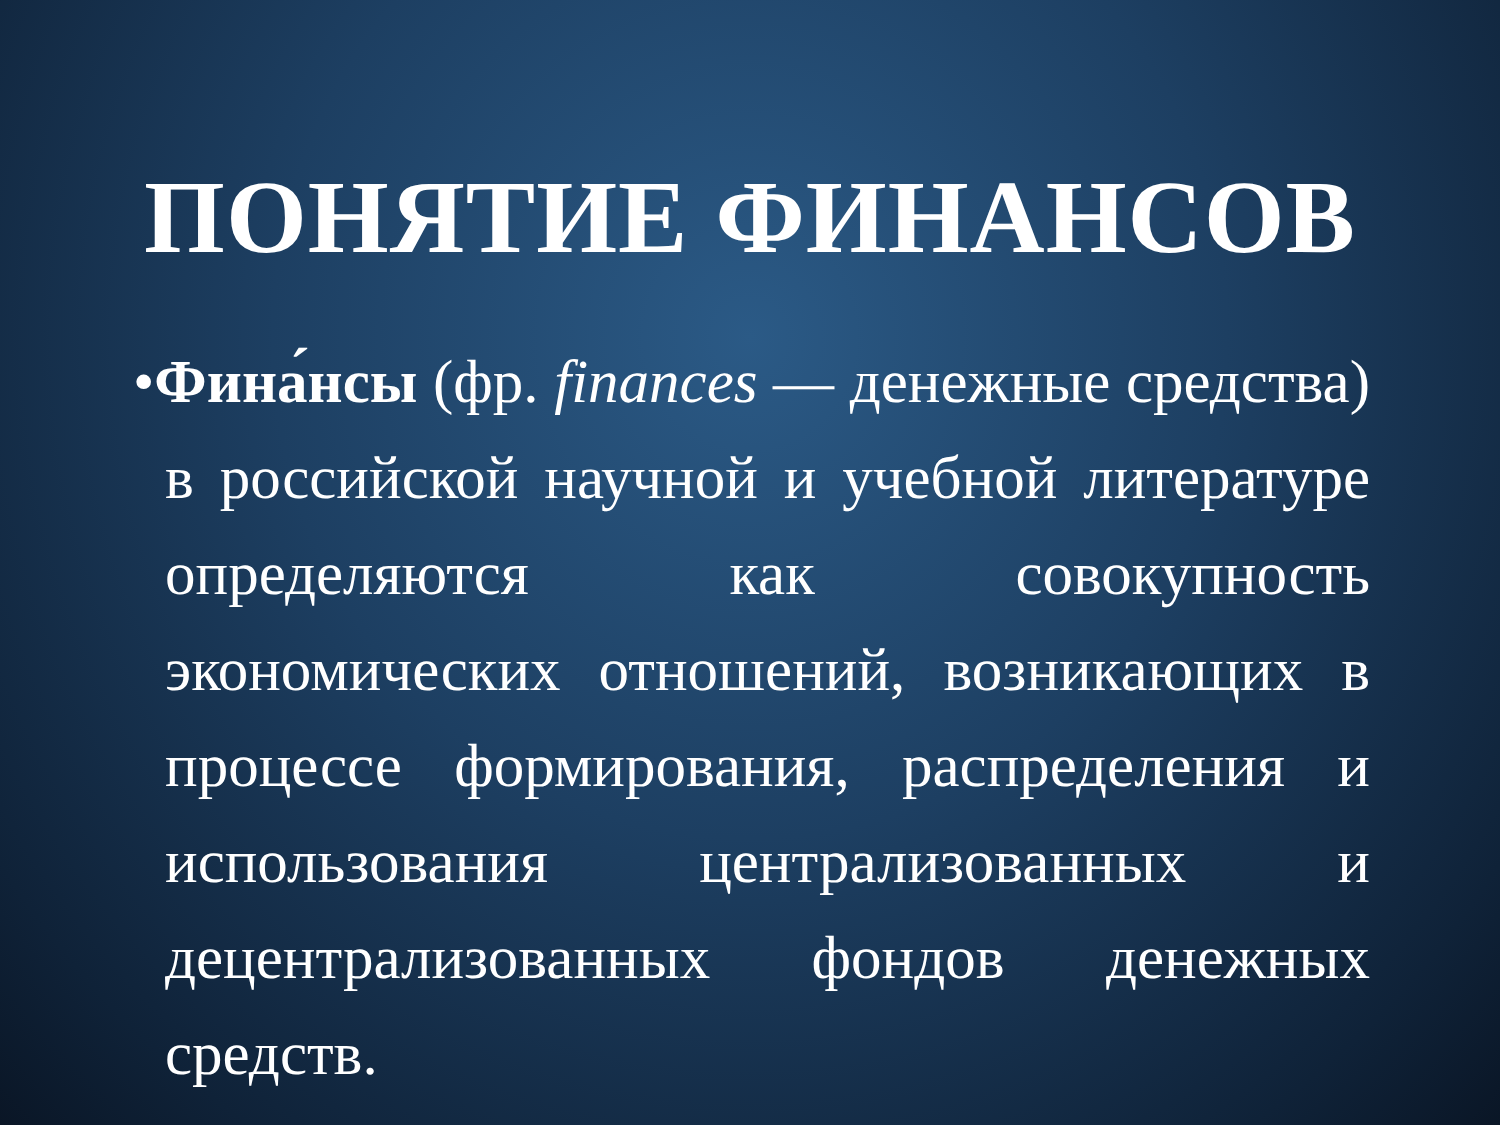ПОНЯТИЕ ФИНАНСОВ
•Фина́нсы (фр. finances — денежные средства) в российской научной и учебной литературе определяются как совокупность экономических отношений, возникающих в процессе формирования, распределения и использования централизованных и децентрализованных фондов денежных средств.